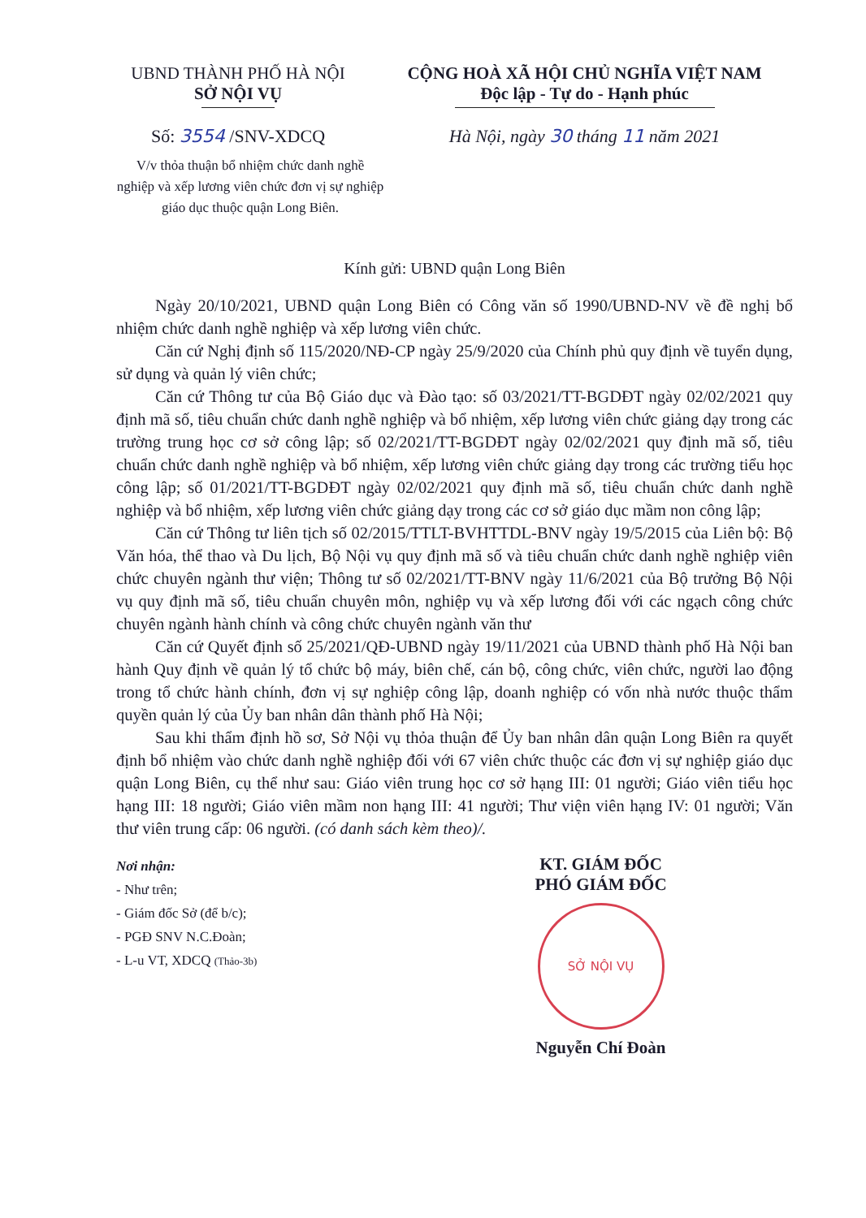UBND THÀNH PHỐ HÀ NỘI
SỞ NỘI VỤ
Số: 3554 /SNV-XDCQ
CỘNG HOÀ XÃ HỘI CHỦ NGHĨA VIỆT NAM
Độc lập - Tự do - Hạnh phúc
Hà Nội, ngày 30 tháng 11 năm 2021
V/v thỏa thuận bổ nhiệm chức danh nghề nghiệp và xếp lương viên chức đơn vị sự nghiệp giáo dục thuộc quận Long Biên.
Kính gửi: UBND quận Long Biên
Ngày 20/10/2021, UBND quận Long Biên có Công văn số 1990/UBND-NV về đề nghị bổ nhiệm chức danh nghề nghiệp và xếp lương viên chức.
Căn cứ Nghị định số 115/2020/NĐ-CP ngày 25/9/2020 của Chính phủ quy định về tuyển dụng, sử dụng và quản lý viên chức;
Căn cứ Thông tư của Bộ Giáo dục và Đào tạo: số 03/2021/TT-BGDĐT ngày 02/02/2021 quy định mã số, tiêu chuẩn chức danh nghề nghiệp và bổ nhiệm, xếp lương viên chức giảng dạy trong các trường trung học cơ sở công lập; số 02/2021/TT-BGDĐT ngày 02/02/2021 quy định mã số, tiêu chuẩn chức danh nghề nghiệp và bổ nhiệm, xếp lương viên chức giảng dạy trong các trường tiểu học công lập; số 01/2021/TT-BGDĐT ngày 02/02/2021 quy định mã số, tiêu chuẩn chức danh nghề nghiệp và bổ nhiệm, xếp lương viên chức giảng dạy trong các cơ sở giáo dục mầm non công lập;
Căn cứ Thông tư liên tịch số 02/2015/TTLT-BVHTTDL-BNV ngày 19/5/2015 của Liên bộ: Bộ Văn hóa, thể thao và Du lịch, Bộ Nội vụ quy định mã số và tiêu chuẩn chức danh nghề nghiệp viên chức chuyên ngành thư viện; Thông tư số 02/2021/TT-BNV ngày 11/6/2021 của Bộ trưởng Bộ Nội vụ quy định mã số, tiêu chuẩn chuyên môn, nghiệp vụ và xếp lương đối với các ngạch công chức chuyên ngành hành chính và công chức chuyên ngành văn thư
Căn cứ Quyết định số 25/2021/QĐ-UBND ngày 19/11/2021 của UBND thành phố Hà Nội ban hành Quy định về quản lý tổ chức bộ máy, biên chế, cán bộ, công chức, viên chức, người lao động trong tổ chức hành chính, đơn vị sự nghiệp công lập, doanh nghiệp có vốn nhà nước thuộc thẩm quyền quản lý của Ủy ban nhân dân thành phố Hà Nội;
Sau khi thẩm định hồ sơ, Sở Nội vụ thỏa thuận để Ủy ban nhân dân quận Long Biên ra quyết định bổ nhiệm vào chức danh nghề nghiệp đối với 67 viên chức thuộc các đơn vị sự nghiệp giáo dục quận Long Biên, cụ thể như sau: Giáo viên trung học cơ sở hạng III: 01 người; Giáo viên tiểu học hạng III: 18 người; Giáo viên mầm non hạng III: 41 người; Thư viện viên hạng IV: 01 người; Văn thư viên trung cấp: 06 người. (có danh sách kèm theo)/.
Nơi nhận:
- Như trên;
- Giám đốc Sở (để b/c);
- PGĐ SNV N.C.Đoàn;
- L-u VT, XDCQ (Thảo-3b)
KT. GIÁM ĐỐC
PHÓ GIÁM ĐỐC
SỞ NỘI VỤ
Nguyễn Chí Đoàn